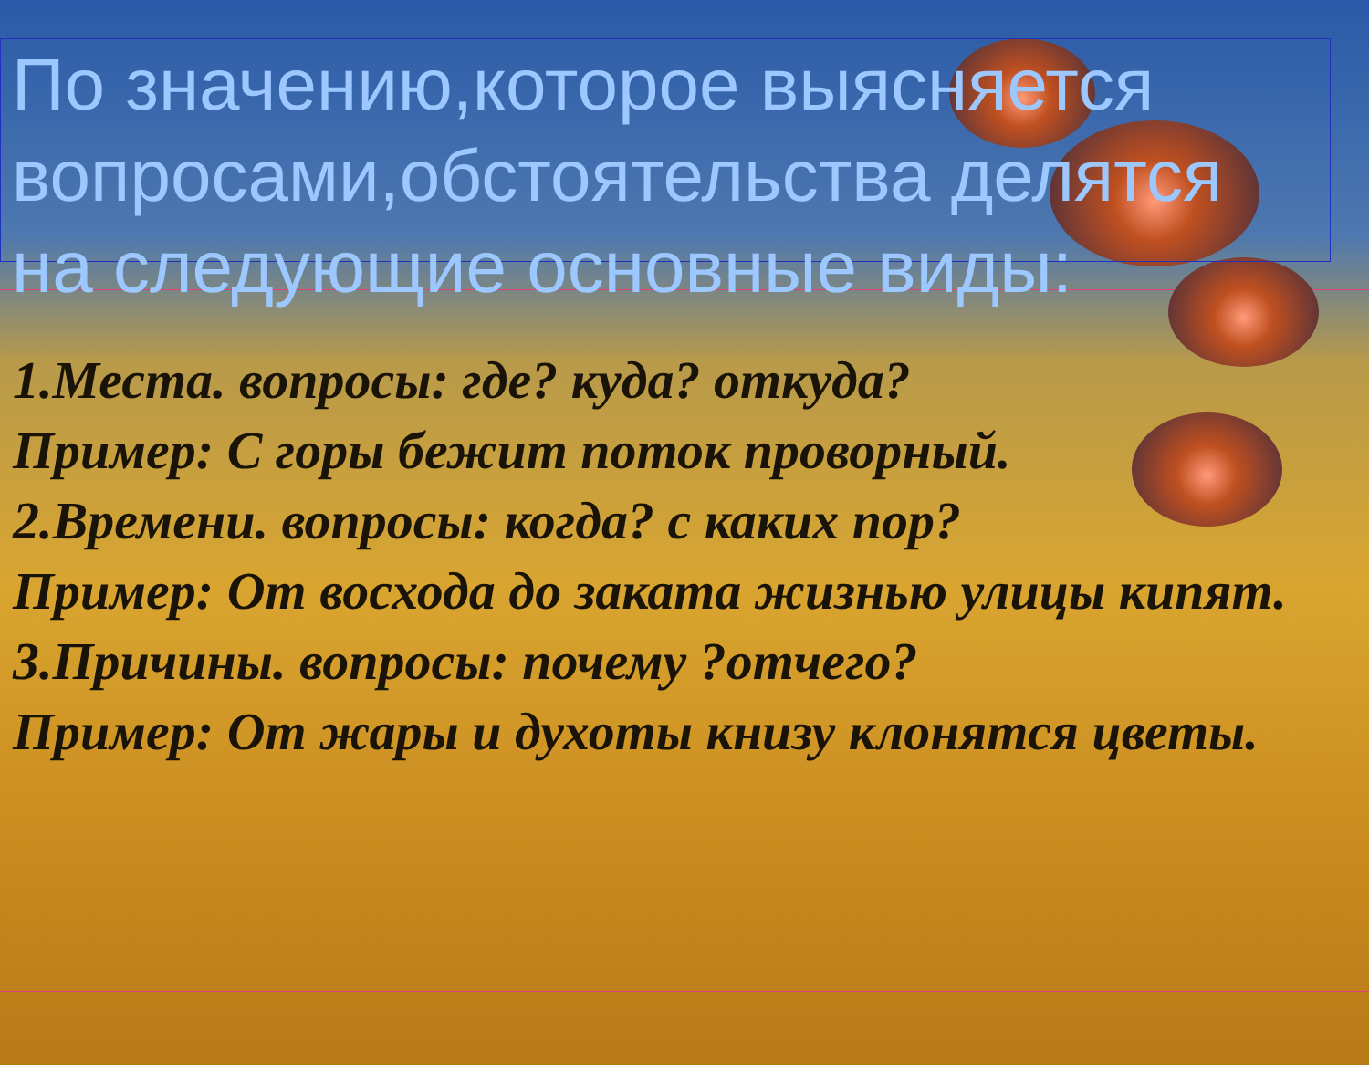По значению,которое выясняется вопросами,обстоятельства делятся на следующие основные виды:
1.Места. вопросы: где? куда? откуда?
Пример: С горы бежит поток проворный.
2.Времени. вопросы: когда? с каких пор?
Пример: От восхода до заката жизнью улицы кипят.
3.Причины. вопросы: почему ?отчего?
Пример: От жары и духоты книзу клонятся цветы.